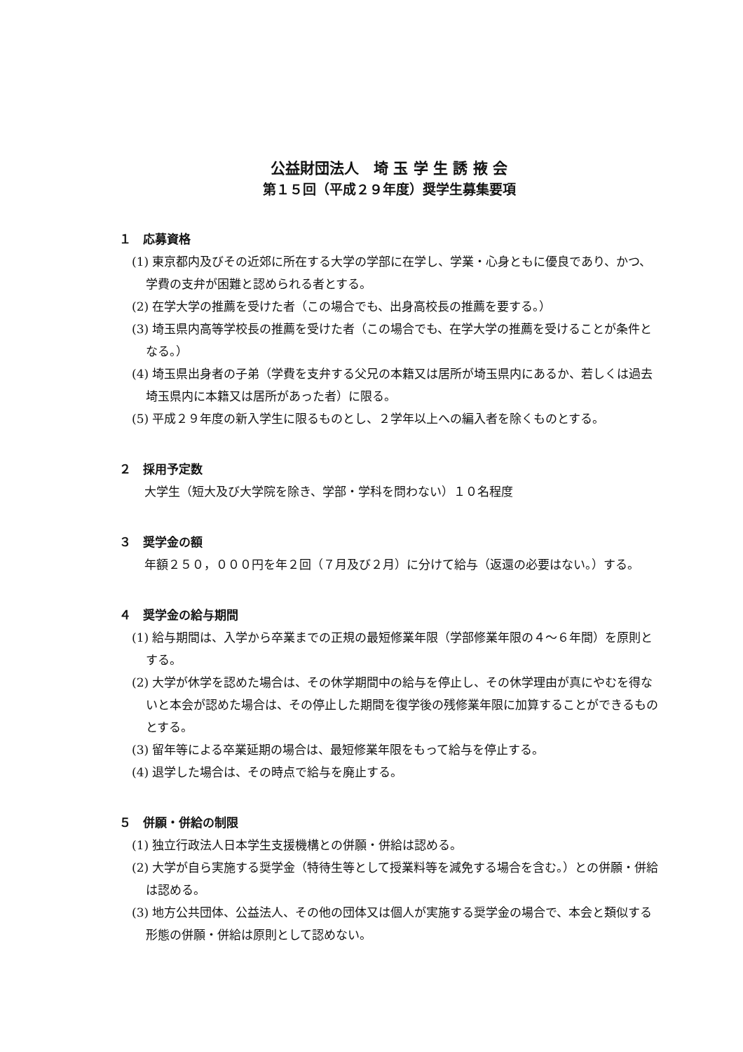公益財団法人　埼 玉 学 生 誘 掖 会
第１５回（平成２９年度）奨学生募集要項
１　応募資格
(1) 東京都内及びその近郊に所在する大学の学部に在学し、学業・心身ともに優良であり、かつ、学費の支弁が困難と認められる者とする。
(2) 在学大学の推薦を受けた者（この場合でも、出身高校長の推薦を要する。）
(3) 埼玉県内高等学校長の推薦を受けた者（この場合でも、在学大学の推薦を受けることが条件となる。）
(4) 埼玉県出身者の子弟（学費を支弁する父兄の本籍又は居所が埼玉県内にあるか、若しくは過去埼玉県内に本籍又は居所があった者）に限る。
(5) 平成２９年度の新入学生に限るものとし、２学年以上への編入者を除くものとする。
２　採用予定数
大学生（短大及び大学院を除き、学部・学科を問わない）１０名程度
３　奨学金の額
年額２５０，０００円を年２回（７月及び２月）に分けて給与（返還の必要はない。）する。
４　奨学金の給与期間
(1) 給与期間は、入学から卒業までの正規の最短修業年限（学部修業年限の４～６年間）を原則とする。
(2) 大学が休学を認めた場合は、その休学期間中の給与を停止し、その休学理由が真にやむを得ないと本会が認めた場合は、その停止した期間を復学後の残修業年限に加算することができるものとする。
(3) 留年等による卒業延期の場合は、最短修業年限をもって給与を停止する。
(4) 退学した場合は、その時点で給与を廃止する。
５　併願・併給の制限
(1) 独立行政法人日本学生支援機構との併願・併給は認める。
(2) 大学が自ら実施する奨学金（特待生等として授業料等を減免する場合を含む。）との併願・併給は認める。
(3) 地方公共団体、公益法人、その他の団体又は個人が実施する奨学金の場合で、本会と類似する形態の併願・併給は原則として認めない。